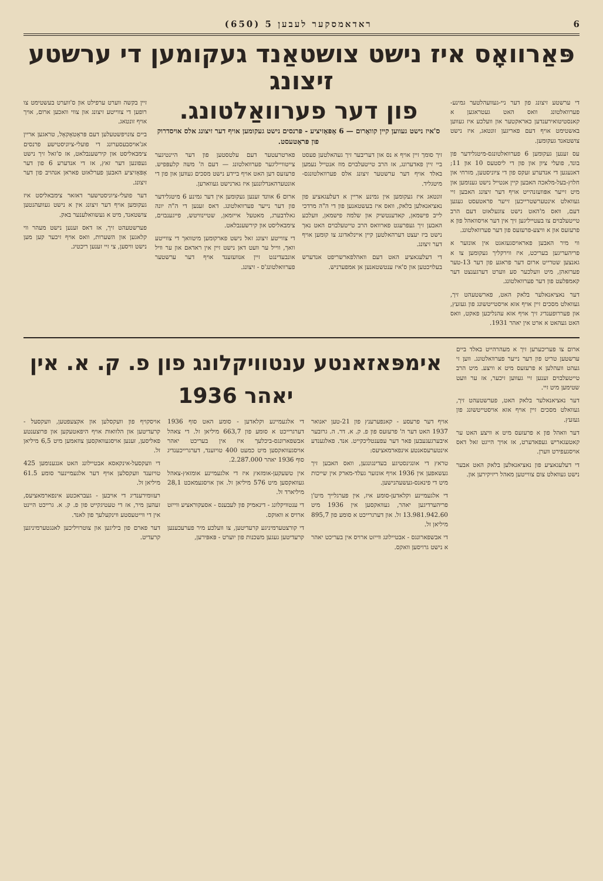6 ראדאמסקער לעבען 5 (650)
פּאַרוואָס איז נישט צושטאַנד געקומען די ערשטע זיצונג
די ערשטע זיצונג פון דער ניי-געוועהלטער גמינע-פערוואלטונג וואס האט געטראגען א קאנסטיטואירענדען כאראקטער און וועלכע איז געווען באשטימט אויף דעם פאריגען זונטאג, איז נישט צושטאנד געקומען.
עס זענען געקומען 6 פערוואלטונגס-מיטגלידער פון בונד, פועלי ציון און פון די ליסטעס 10 און 11; דאנעגען די אנדערע זעקס פון די ציוניסטען, מזרחי און חלוץ-בעל-מלאכה האבען קיין אנטייל נישט גענומען און מיט זייער אפּוועזנהייט אויף דער זיצונג האבען זיי געוואלט אינטערשטרייכען זייער פראטעסט געגען דעם, וואס מ'האט נישט צוגעלאזט דעם הרב טייטעלבוים צו בעטייליגען זיך אין דער אויסוואהל פון א פרעזעס און א וויצע-פרעזעס פון דער פערוואלטונג.
ווי מיר האבען פאראויסגעזאגט אין אונזער א פריהעריגען בעריכט, איז ווירקליך געקומען צו א גאנצען שטרייט ארום דער פראגע פון דער 13-טער פערזאהן, מיט וועלכער סע ווערט דערגענצט דער קאמפּלעט פון דער פערוואלטונג.
דער נאציאנאלער בלאק האט, פארשטעהט זיך, געוואלט מסכים זיין אויף אזא אויסטייטשונג פון געזעץ, און פעררופענדיג זיך אויף אזא עהנליכען פאקט, וואס האט געהאט א ארט אין יאהר 1931.
פון דער פערוואַלטונג.
ס'איז נישט געווען קיין קוואָרום — 6 אָפּאָזיציע - פּרנסים נישט געקומען אויף דער זיצונג אלס אויסדרוק פון פּראָטעסט.
זיך סומך זיין אויף א נס און דעריבער זיך געהאלטען פעסט ביי זיין פאדערונג, אז הרב טייטעלבוים מוז אנטייל נעמען באלד אויף דער ערשטער זיצונג אלס פערוואלטונגס-מיטגליד.
זונטאג איז געקומען אין גמינע אריין א דעלעגאציע פון נאציאנאלען בלאק, וואס איז בעשטאנען פון די ה"ה מרדכי לייב פישמאן, קאדענטשיק און שלמה פישמאן, וועלכע האבען זיך געפרעגט פארוואס הרב טייטעלבוים האט נאך נישט ביז יעצט דערהאלטען קיין איינלאדונג צו קומען אויף דער זיצונג.
די דעלעגאציע האט דעם וואהלפארשריפט אנדערש בעלויכטען און ס'איז ענטשטאנען אן אמפערניש.
פארטרעטער דעם עלטסטען פון דער היינטיגער צייטווייליגער פערוואלטונג — דעם ה' משה קלעפּפיש. פרעזעס דען האט אויף ביידע נישט מסכים געווען און פון די אונטערהאנדלונגען איז גארנישט געווארען.
ארום 6 אוונד זענען געקומען אין דער גמינע 6 מיטגלידער פון דער נייער פערוואלטונג. דאס זענען די ה"ה יונה גאלדבערג, מאטעל אייזמאן, שטיינוויטש, פייגענבוים, צימבאליסט און קירשענבלאט.
די צווייטע זיצונג זאל נישט פארקומען מיטוואך די צווייטע וואך, ווייל ער וועט דאן נישט זיין אין ראדאם און ער וויל אונבעדינגט זיין אנוועזענד אויף דער ערשטער פערוואלטונג'ס - זיצונג.
זיין בקשה ווערט ערפילט און ס'ווערט בעשטימט צו רופען די צווייטע זיצונג און צווי וואכען ארום, אויך אויף זונטאג.
ביים צונויפשטעלען דעם פּראָטאָקאָל, טראגען אריין אנ'אויסבעסערונג די פועלי-ציוניסטישע פרנסים צימבאליסט און קירשענבלאט, אז ס'זאל זיך נישט געפונען דער זאץ, אז די אנדערע 6 פון דער אָפּאָזיציע האבען פערלאזט פאראן אנהויב פון דער זיצונג.
דער פועלי-ציוניסטישער דאזאר צימבאליסט איז געקומען אויף דער זיצונג אין א נישט געוועהנטען צושטאנד, מיט א געשוואלענער באק.
פערשטעהט זיך, אז דאס זענען נישט מעהר ווי קלאגען און השערות, וואס אויף זיכער קען מען נישט וויסען, צי זיי זענען ריכטיג.
ארום צו פעריכערען זיך א מעהרהייט באלד ביים ערשטען טריט פון דער נייער פערוואלטונג. ווען זי געהט וועהלען א פרעזעס מיט א וויצע. מיט הרב טייטעלבוים זענען זיי געווען זיכער, אז ער וועט שטימען מיט זיי.
דער נאציאנאלער בלאק האט, פערשטעהט זיך, געוואלט מסכים זיין אויף אזא אויסטייטשונג פון געזעץ.
דער וואהל פון א פרעזעס מיט א וויצע האט ער קאטעגאריש געפאדערט, אז אויך הייגט זאל דאס אויסגעפירט ווערן.
די דעלעגאציע פון נאציאנאלען בלאק האט אבער נישט געוואלט צום צווייטען מאהל ריזיקירען און.
אימפּאזאנטע ענטוויקלונג פון פ. ק. א. אין יאהר 1936
אויף דער פרעסע - קאנפערענץ פון 21-טען יאנואר 1937 האט דער ה' פרעזעס פון פ. ק. א. דר. ה. גרובער איבערגעגעבען פאר דער עפענטליכקייט. אנד. פאלגענדע אינטערעסאנטע אינפארמאציעס:
טראץ די אונגינסטיגע בעדינגונגען, וואס האבען זיך געשאפען אין 1936 אויף אונזער געלד-מארק אין שייכות מיט די פינאנס-געשעהנישען.
די אלגעמיינע וקלאדען-סומע איז, אין פערגלייך מיט'ן פריהערדיגען יאהר, געוואקסען אין 1936 מיט 13.981.942.60 זל. און דערגרייכט א סומע פון 895,7 מיליאן זל.
די אבשפארונגס - אבטיילונג ווייזט ארויס אין בעריכט יאהר א נישט גרויסען וואקס.
די אלגעמיינע וקלאדען - סומע האט סוף 1936 דערגרייכט א סומע פון 663,7 מיליאן זל. די צאהל אבשפארונגס-ביכלעך איז אין בעריכט יאהר אויסגעוואקסען מיט כמעט 400 טויזענד, דערגרייכענדיג סוף 1936 יאהר 2.287.000.
אין טשעקען-אומזאץ איז די אלגעמיינע אומזאץ-צאהל געוואקסען מיט 576 מיליאן זל. און אויסגעמאכט 28,1 מיליארד זל.
די ענטוויקלונג - דינאמיק פון לעבענס - אסעקוראציע ווייזט ארויס א וואוקס.
די קורצטערמיניגע קרעדיטען, צו וועלכע מיר פערעכענען קרעדיטען געגען משכנות פון יוערט - פּאפּירען,
אויסקויף פון וועקסלען און אקצעפטען, וועקסעל - קרעדיטען און הלוואות אויף היפאטעקען און פרוצענטע פאליסען, זענען אויסגעוואקסען צוזאמען מיט 6,5 מיליאן זל.
די וועקסעל-אינקאסא אבטיילונג האט אנגענומען 425 טויזענד וועקסלען אויף דער אלגעמיינער סומע 61.5 מיליאן זל.
רעזומירענדיג די אויבען - געבראכטע אינפארמאציעס, זעהען מיר, אז די טעטיגקייט פון פ. ק. א. גרייכט היינט אין די ווייטעסטע ווינקעלעך פון לאנד.
דער פארם פון ביליגען און צוטרויליכען לאנגטערמיניגען קרעדיט.